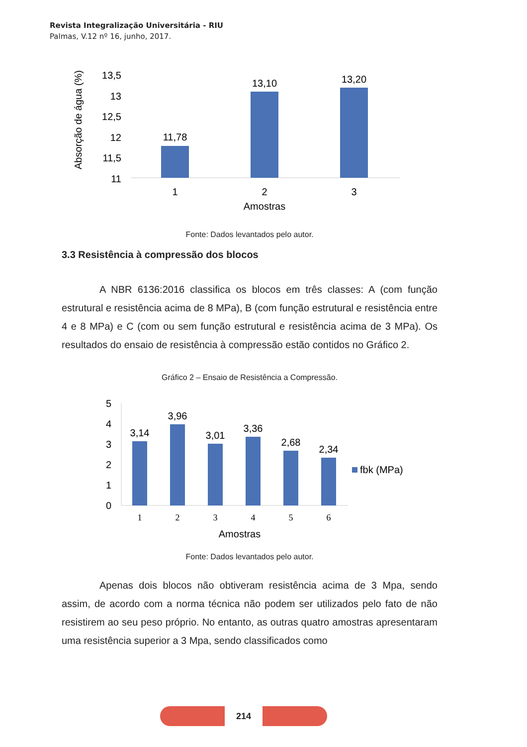Revista Integralização Universitária - RIU
Palmas, V.12 nº 16, junho, 2017.
Absorção de água (%)
13,5
13
12,5
12
11,5
11
11,78
13,10
13,20
1
2
3
Amostras
Fonte: Dados levantados pelo autor.
3.3 Resistência à compressão dos blocos
A NBR 6136:2016 classifica os blocos em três classes: A (com função estrutural e resistência acima de 8 MPa), B (com função estrutural e resistência entre 4 e 8 MPa) e C (com ou sem função estrutural e resistência acima de 3 MPa). Os resultados do ensaio de resistência à compressão estão contidos no Gráfico 2.
Gráfico 2 – Ensaio de Resistência a Compressão.
5
4
3
2
1
0
3,14
3,96
3,01
3,36
2,68
2,34
1
2
3
4
5
6
fbk (MPa)
Amostras
Fonte: Dados levantados pelo autor.
Apenas dois blocos não obtiveram resistência acima de 3 Mpa, sendo assim, de acordo com a norma técnica não podem ser utilizados pelo fato de não resistirem ao seu peso próprio. No entanto, as outras quatro amostras apresentaram uma resistência superior a 3 Mpa, sendo classificados como
214